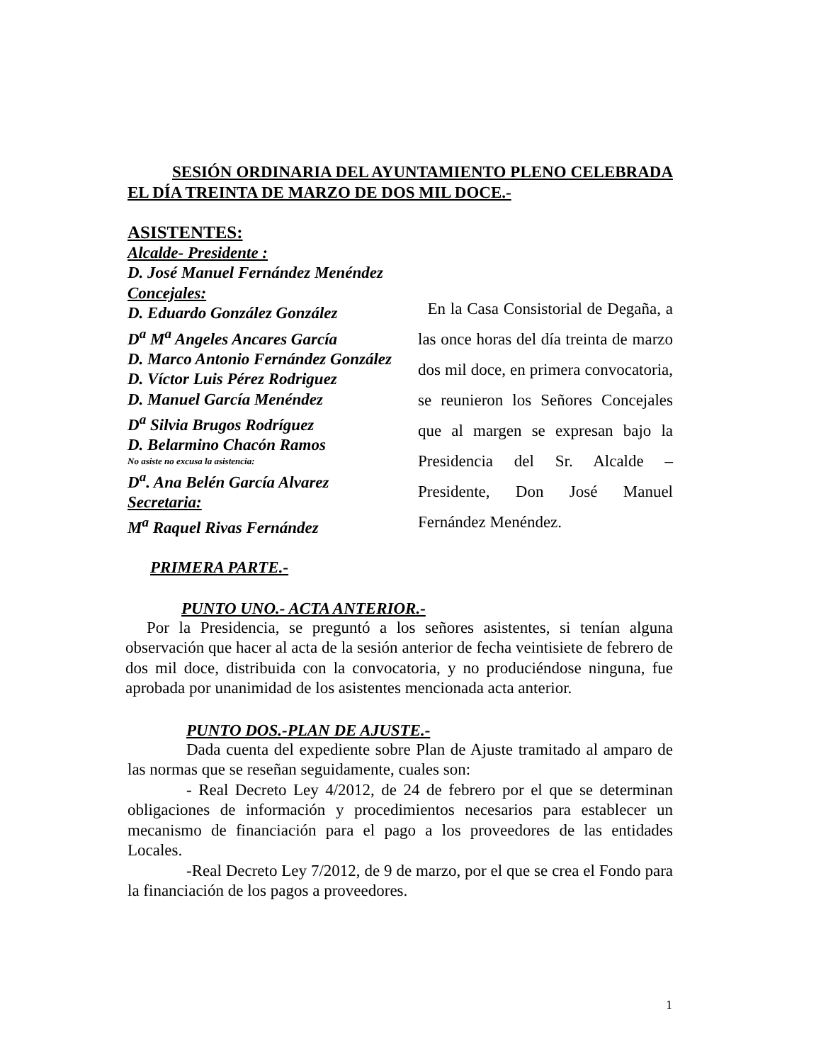SESIÓN ORDINARIA DEL AYUNTAMIENTO PLENO CELEBRADA EL DÍA TREINTA DE MARZO DE DOS MIL DOCE.-
ASISTENTES:
Alcalde- Presidente :
D. José Manuel Fernández Menéndez
Concejales:
D. Eduardo González González
D<sup>a</sup> M<sup>a</sup> Angeles Ancares García
D. Marco Antonio Fernández González
D. Víctor Luis Pérez Rodriguez
D. Manuel García Menéndez
D<sup>a</sup> Silvia Brugos Rodríguez
D. Belarmino Chacón Ramos
No asiste no excusa la asistencia:
D<sup>a</sup>. Ana Belén García Alvarez
Secretaria:
M<sup>a</sup> Raquel Rivas Fernández
En la Casa Consistorial de Degaña, a las once horas del día treinta de marzo dos mil doce, en primera convocatoria, se reunieron los Señores Concejales que al margen se expresan bajo la Presidencia del Sr. Alcalde – Presidente, Don José Manuel Fernández Menéndez.
PRIMERA PARTE.-
PUNTO UNO.- ACTA ANTERIOR.-
Por la Presidencia, se preguntó a los señores asistentes, si tenían alguna observación que hacer al acta de la sesión anterior de fecha veintisiete de febrero de dos mil doce, distribuida con la convocatoria, y no produciéndose ninguna, fue aprobada por unanimidad de los asistentes mencionada acta anterior.
PUNTO DOS.-PLAN DE AJUSTE.-
Dada cuenta del expediente sobre Plan de Ajuste tramitado al amparo de las normas que se reseñan seguidamente, cuales son:
- Real Decreto Ley 4/2012, de 24 de febrero por el que se determinan obligaciones de información y procedimientos necesarios para establecer un mecanismo de financiación para el pago a los proveedores de las entidades Locales.
-Real Decreto Ley 7/2012, de 9 de marzo, por el que se crea el Fondo para la financiación de los pagos a proveedores.
1